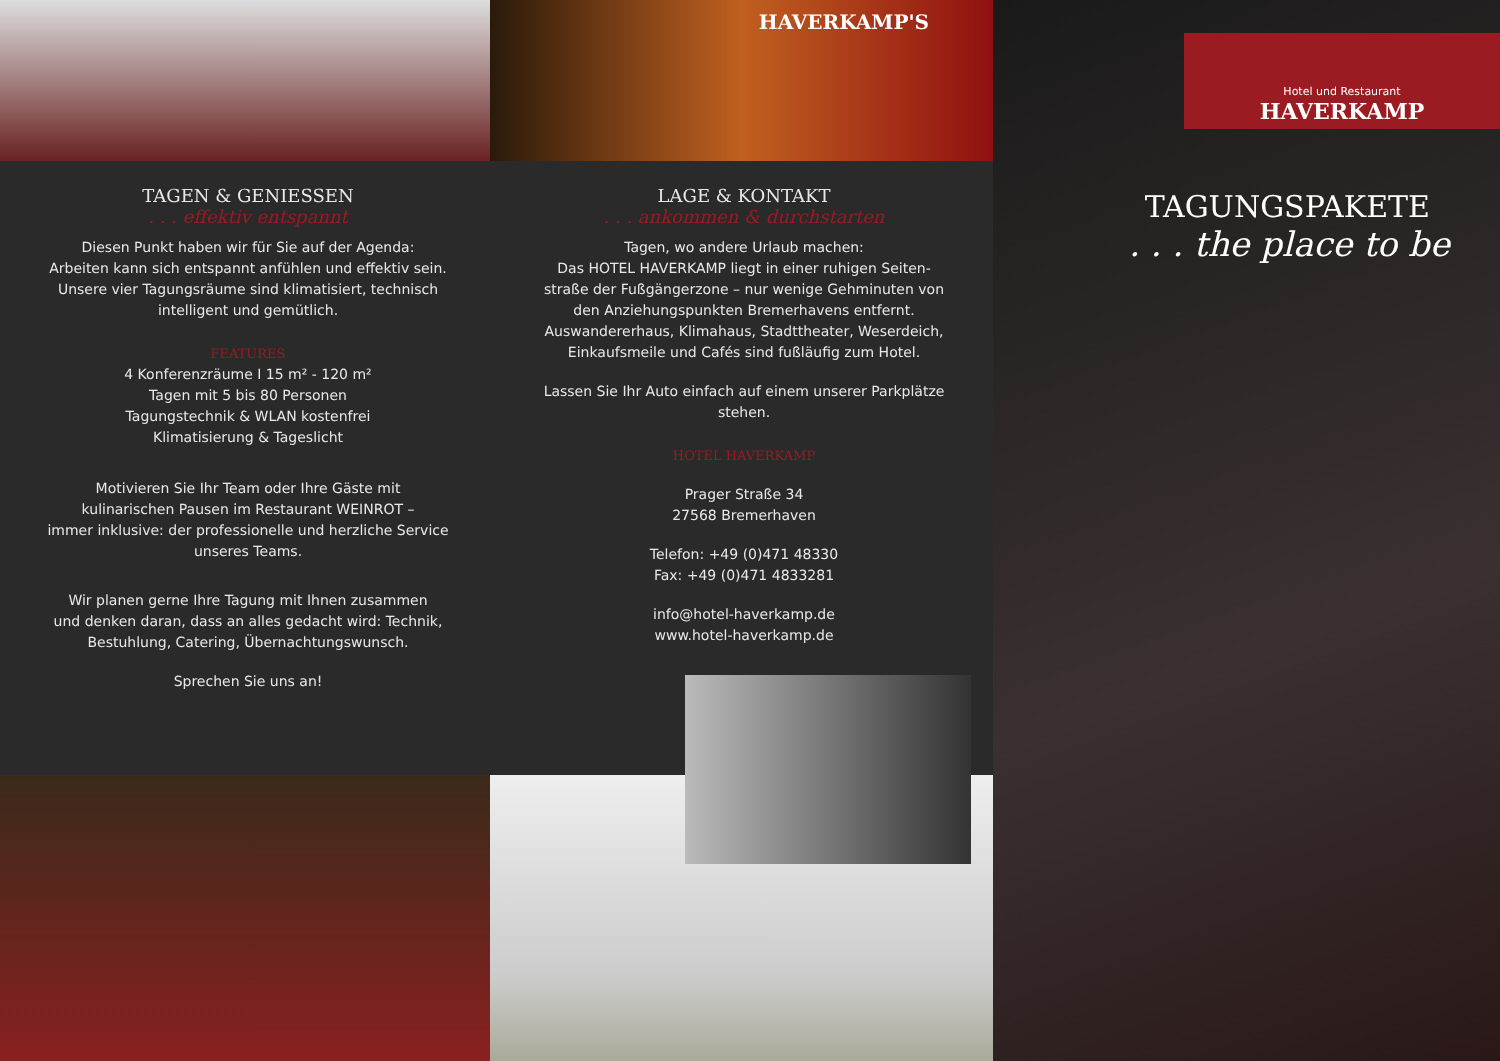HAVERKAMP'S
TAGEN & GENIESSEN
. . . effektiv entspannt
Diesen Punkt haben wir für Sie auf der Agenda:
Arbeiten kann sich entspannt anfühlen und effektiv sein.
Unsere vier Tagungsräume sind klimatisiert, technisch
intelligent und gemütlich.
FEATURES
4 Konferenzräume I 15 m² - 120 m²
Tagen mit 5 bis 80 Personen
Tagungstechnik & WLAN kostenfrei
Klimatisierung & Tageslicht
Motivieren Sie Ihr Team oder Ihre Gäste mit
kulinarischen Pausen im Restaurant WEINROT –
immer inklusive: der professionelle und herzliche Service
unseres Teams.
Wir planen gerne Ihre Tagung mit Ihnen zusammen
und denken daran, dass an alles gedacht wird: Technik,
Bestuhlung, Catering, Übernachtungswunsch.
Sprechen Sie uns an!
LAGE & KONTAKT
. . . ankommen & durchstarten
Tagen, wo andere Urlaub machen:
Das HOTEL HAVERKAMP liegt in einer ruhigen Seiten-
straße der Fußgängerzone – nur wenige Gehminuten von
den Anziehungspunkten Bremerhavens entfernt.
Auswandererhaus, Klimahaus, Stadttheater, Weserdeich,
Einkaufsmeile und Cafés sind fußläufig zum Hotel.
Lassen Sie Ihr Auto einfach auf einem unserer Parkplätze
stehen.
HOTEL HAVERKAMP
Prager Straße 34
27568 Bremerhaven
Telefon: +49 (0)471 48330
Fax: +49 (0)471 4833281
info@hotel-haverkamp.de
www.hotel-haverkamp.de
Hotel und Restaurant
HAVERKAMP
TAGUNGSPAKETE
. . . the place to be